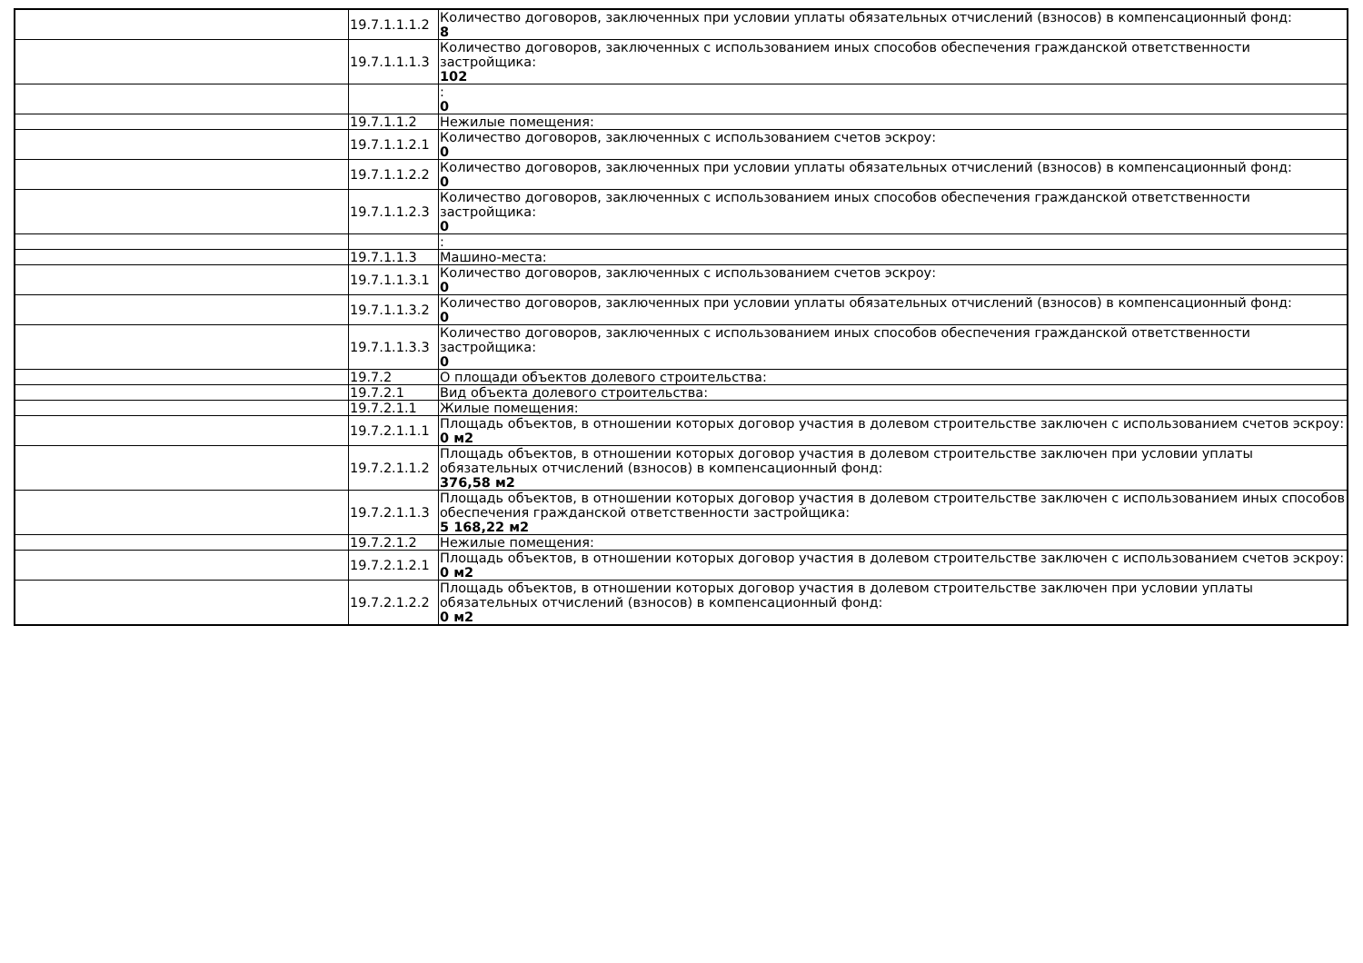| | 19.7.1.1.1.2 | Количество договоров, заключенных при условии уплаты обязательных отчислений (взносов) в компенсационный фонд: 8 |
| | 19.7.1.1.1.3 | Количество договоров, заключенных с использованием иных способов обеспечения гражданской ответственности застройщика: 102 |
| | | : 0 |
| | 19.7.1.1.2 | Нежилые помещения: |
| | 19.7.1.1.2.1 | Количество договоров, заключенных с использованием счетов эскроу: 0 |
| | 19.7.1.1.2.2 | Количество договоров, заключенных при условии уплаты обязательных отчислений (взносов) в компенсационный фонд: 0 |
| | 19.7.1.1.2.3 | Количество договоров, заключенных с использованием иных способов обеспечения гражданской ответственности застройщика: 0 |
| | | : |
| | 19.7.1.1.3 | Машино-места: |
| | 19.7.1.1.3.1 | Количество договоров, заключенных с использованием счетов эскроу: 0 |
| | 19.7.1.1.3.2 | Количество договоров, заключенных при условии уплаты обязательных отчислений (взносов) в компенсационный фонд: 0 |
| | 19.7.1.1.3.3 | Количество договоров, заключенных с использованием иных способов обеспечения гражданской ответственности застройщика: 0 |
| | 19.7.2 | О площади объектов долевого строительства: |
| | 19.7.2.1 | Вид объекта долевого строительства: |
| | 19.7.2.1.1 | Жилые помещения: |
| | 19.7.2.1.1.1 | Площадь объектов, в отношении которых договор участия в долевом строительстве заключен с использованием счетов эскроу: 0 м2 |
| | 19.7.2.1.1.2 | Площадь объектов, в отношении которых договор участия в долевом строительстве заключен при условии уплаты обязательных отчислений (взносов) в компенсационный фонд: 376,58 м2 |
| | 19.7.2.1.1.3 | Площадь объектов, в отношении которых договор участия в долевом строительстве заключен с использованием иных способов обеспечения гражданской ответственности застройщика: 5 168,22 м2 |
| | 19.7.2.1.2 | Нежилые помещения: |
| | 19.7.2.1.2.1 | Площадь объектов, в отношении которых договор участия в долевом строительстве заключен с использованием счетов эскроу: 0 м2 |
| | 19.7.2.1.2.2 | Площадь объектов, в отношении которых договор участия в долевом строительстве заключен при условии уплаты обязательных отчислений (взносов) в компенсационный фонд: 0 м2 |